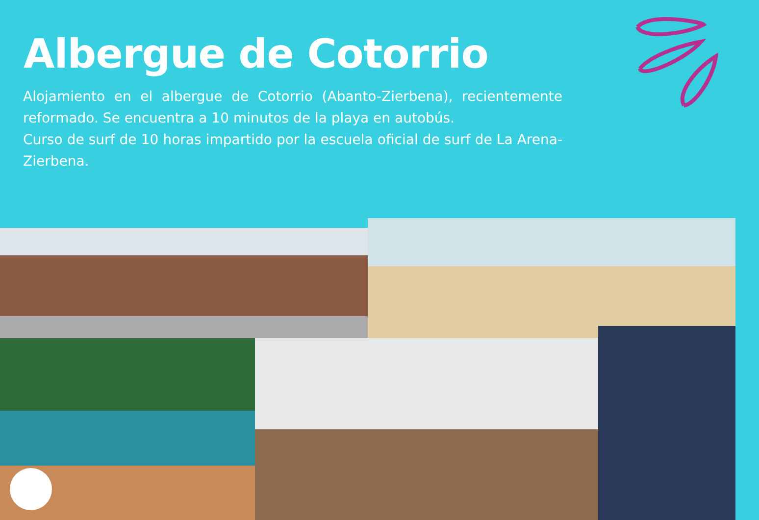Albergue de Cotorrio
Alojamiento en el albergue de Cotorrio (Abanto-Zierbena), recientemente reformado. Se encuentra a 10 minutos de la playa en autobús.
Curso de surf de 10 horas impartido por la escuela oficial de surf de La Arena-Zierbena.